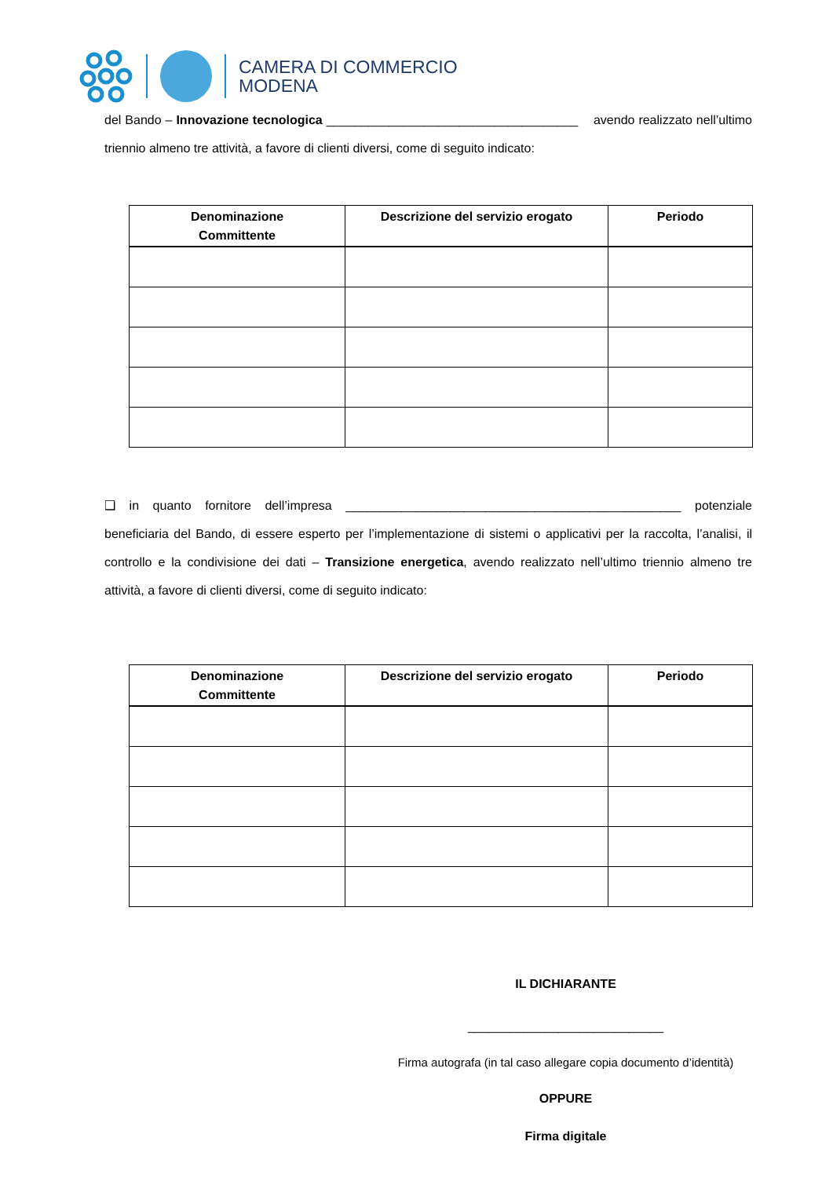CAMERA DI COMMERCIO
MODENA
del Bando – Innovazione tecnologica ____________________________________ avendo realizzato nell’ultimo triennio almeno tre attività, a favore di clienti diversi, come di seguito indicato:
| Denominazione Committente | Descrizione del servizio erogato | Periodo |
| --- | --- | --- |
❑ in quanto fornitore dell’impresa ________________________________________________ potenziale beneficiaria del Bando, di essere esperto per l’implementazione di sistemi o applicativi per la raccolta, l’analisi, il controllo e la condivisione dei dati – Transizione energetica, avendo realizzato nell’ultimo triennio almeno tre attività, a favore di clienti diversi, come di seguito indicato:
| Denominazione Committente | Descrizione del servizio erogato | Periodo |
| --- | --- | --- |
IL DICHIARANTE
____________________________
Firma autografa (in tal caso allegare copia documento d’identità)
OPPURE
Firma digitale